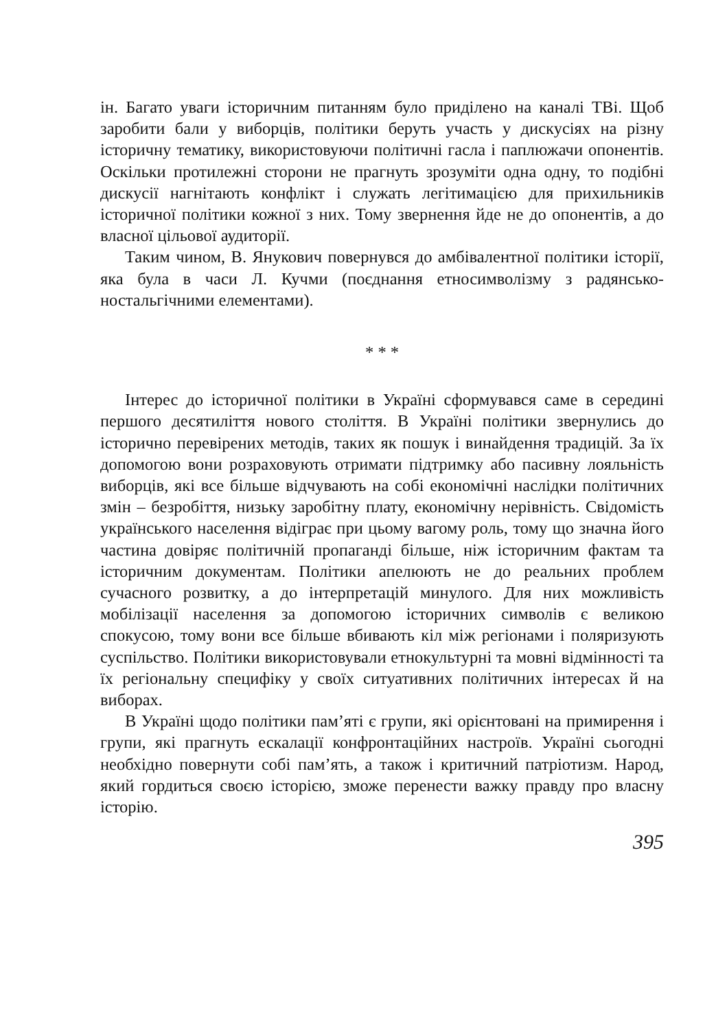ін. Багато уваги історичним питанням було приділено на каналі ТВі. Щоб заробити бали у виборців, політики беруть участь у дискусіях на різну історичну тематику, використовуючи політичні гасла і паплюжачи опонентів. Оскільки протилежні сторони не прагнуть зрозуміти одна одну, то подібні дискусії нагнітають конфлікт і служать легітимацією для прихильників історичної політики кожної з них. Тому звернення йде не до опонентів, а до власної цільової аудиторії.
Таким чином, В. Янукович повернувся до амбівалентної політики історії, яка була в часи Л. Кучми (поєднання етносимволізму з радянсько-ностальгічними елементами).
* * *
Інтерес до історичної політики в Україні сформувався саме в середині першого десятиліття нового століття. В Україні політики звернулись до історично перевірених методів, таких як пошук і винайдення традицій. За їх допомогою вони розраховують отримати підтримку або пасивну лояльність виборців, які все більше відчувають на собі економічні наслідки політичних змін – безробіття, низьку заробітну плату, економічну нерівність. Свідомість українського населення відіграє при цьому вагому роль, тому що значна його частина довіряє політичній пропаганді більше, ніж історичним фактам та історичним документам. Політики апелюють не до реальних проблем сучасного розвитку, а до інтерпретацій минулого. Для них можливість мобілізації населення за допомогою історичних символів є великою спокусою, тому вони все більше вбивають кіл між регіонами і поляризують суспільство. Політики використовували етнокультурні та мовні відмінності та їх регіональну специфіку у своїх ситуативних політичних інтересах й на виборах.
В Україні щодо політики пам’яті є групи, які орієнтовані на примирення і групи, які прагнуть ескалації конфронтаційних настроїв. Україні сьогодні необхідно повернути собі пам’ять, а також і критичний патріотизм. Народ, який гордиться своєю історією, зможе перенести важку правду про власну історію.
395